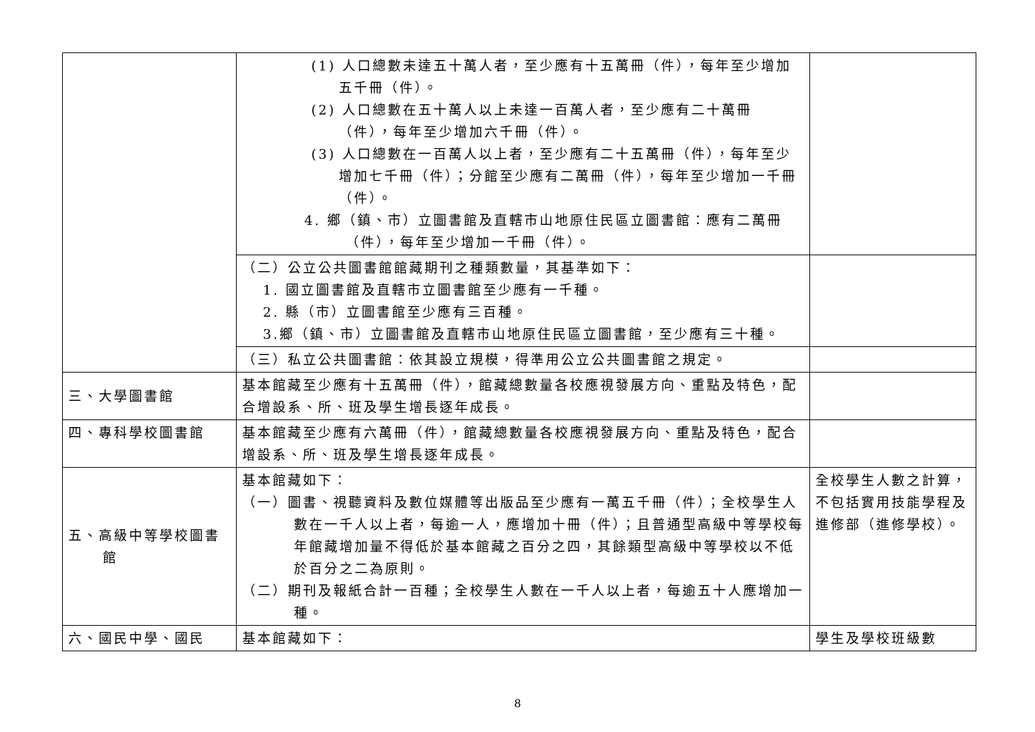| | (1) 人口總數未達五十萬人者，至少應有十五萬冊（件），每年至少增加五千冊（件）。 (2) 人口總數在五十萬人以上未達一百萬人者，至少應有二十萬冊（件），每年至少增加六千冊（件）。 (3) 人口總數在一百萬人以上者，至少應有二十五萬冊（件），每年至少增加七千冊（件）；分館至少應有二萬冊（件），每年至少增加一千冊（件）。 4. 鄉（鎮、市）立圖書館及直轄市山地原住民區立圖書館：應有二萬冊（件），每年至少增加一千冊（件）。 | |
| | （二）公立公共圖書館館藏期刊之種類數量，其基準如下： 1. 國立圖書館及直轄市立圖書館至少應有一千種。 2. 縣（市）立圖書館至少應有三百種。 3.鄉（鎮、市）立圖書館及直轄市山地原住民區立圖書館，至少應有三十種。 | |
| | （三）私立公共圖書館：依其設立規模，得準用公立公共圖書館之規定。 | |
| 三、大學圖書館 | 基本館藏至少應有十五萬冊（件），館藏總數量各校應視發展方向、重點及特色，配合增設系、所、班及學生增長逐年成長。 | |
| 四、專科學校圖書館 | 基本館藏至少應有六萬冊（件），館藏總數量各校應視發展方向、重點及特色，配合增設系、所、班及學生增長逐年成長。 | |
| 五、高級中等學校圖書館 | 基本館藏如下： （一）圖書、視聽資料及數位媒體等出版品至少應有一萬五千冊（件）；全校學生人數在一千人以上者，每逾一人，應增加十冊（件）；且普通型高級中等學校每年館藏增加量不得低於基本館藏之百分之四，其餘類型高級中等學校以不低於百分之二為原則。 （二）期刊及報紙合計一百種；全校學生人數在一千人以上者，每逾五十人應增加一種。 | 全校學生人數之計算，不包括實用技能學程及進修部（進修學校）。 |
| 六、國民中學、國民 | 基本館藏如下： | 學生及學校班級數 |
8